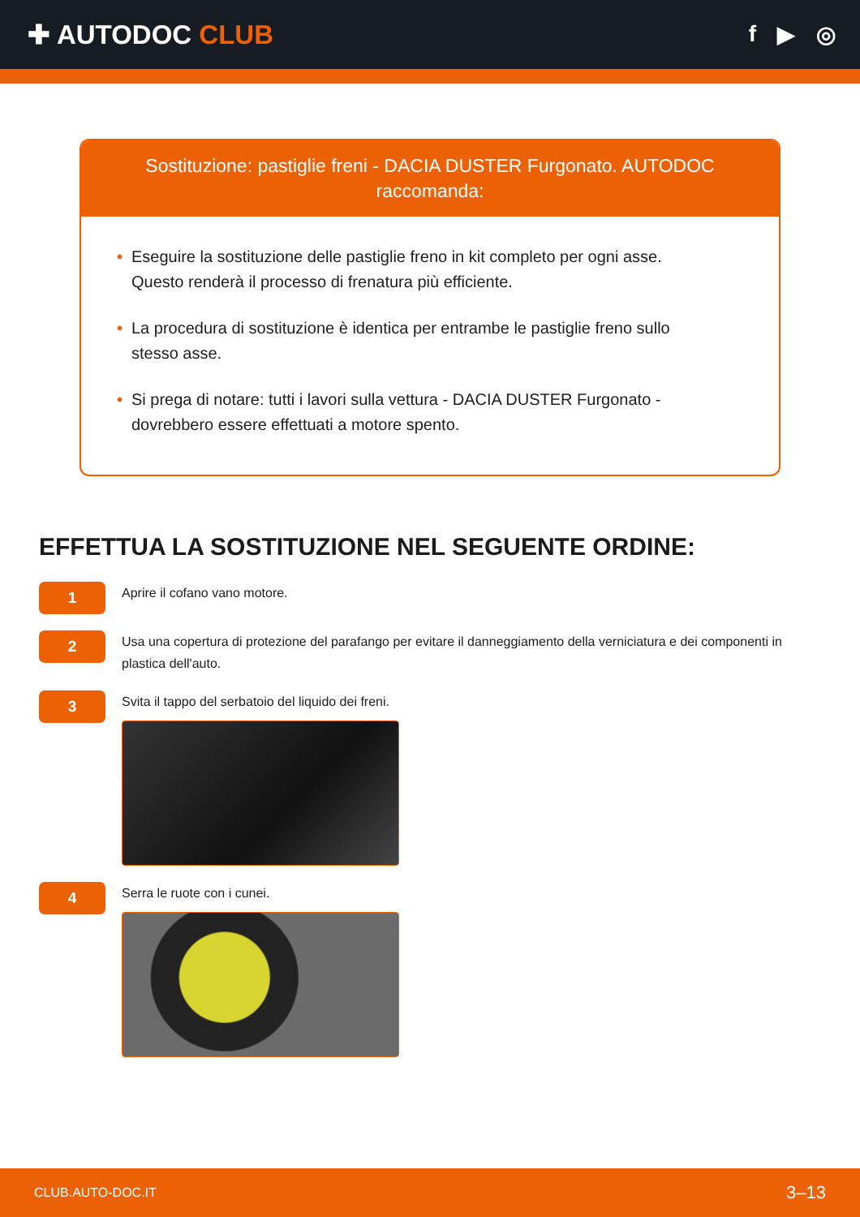✚ AUTODOC CLUB
f ▶ ◎
Sostituzione: pastiglie freni - DACIA DUSTER Furgonato. AUTODOC raccomanda:
• Eseguire la sostituzione delle pastiglie freno in kit completo per ogni asse. Questo renderà il processo di frenatura più efficiente.
• La procedura di sostituzione è identica per entrambe le pastiglie freno sullo stesso asse.
• Si prega di notare: tutti i lavori sulla vettura - DACIA DUSTER Furgonato - dovrebbero essere effettuati a motore spento.
EFFETTUA LA SOSTITUZIONE NEL SEGUENTE ORDINE:
1
Aprire il cofano vano motore.
2
Usa una copertura di protezione del parafango per evitare il danneggiamento della verniciatura e dei componenti in plastica dell'auto.
3
Svita il tappo del serbatoio del liquido dei freni.
4
Serra le ruote con i cunei.
CLUB.AUTO-DOC.IT 3–13